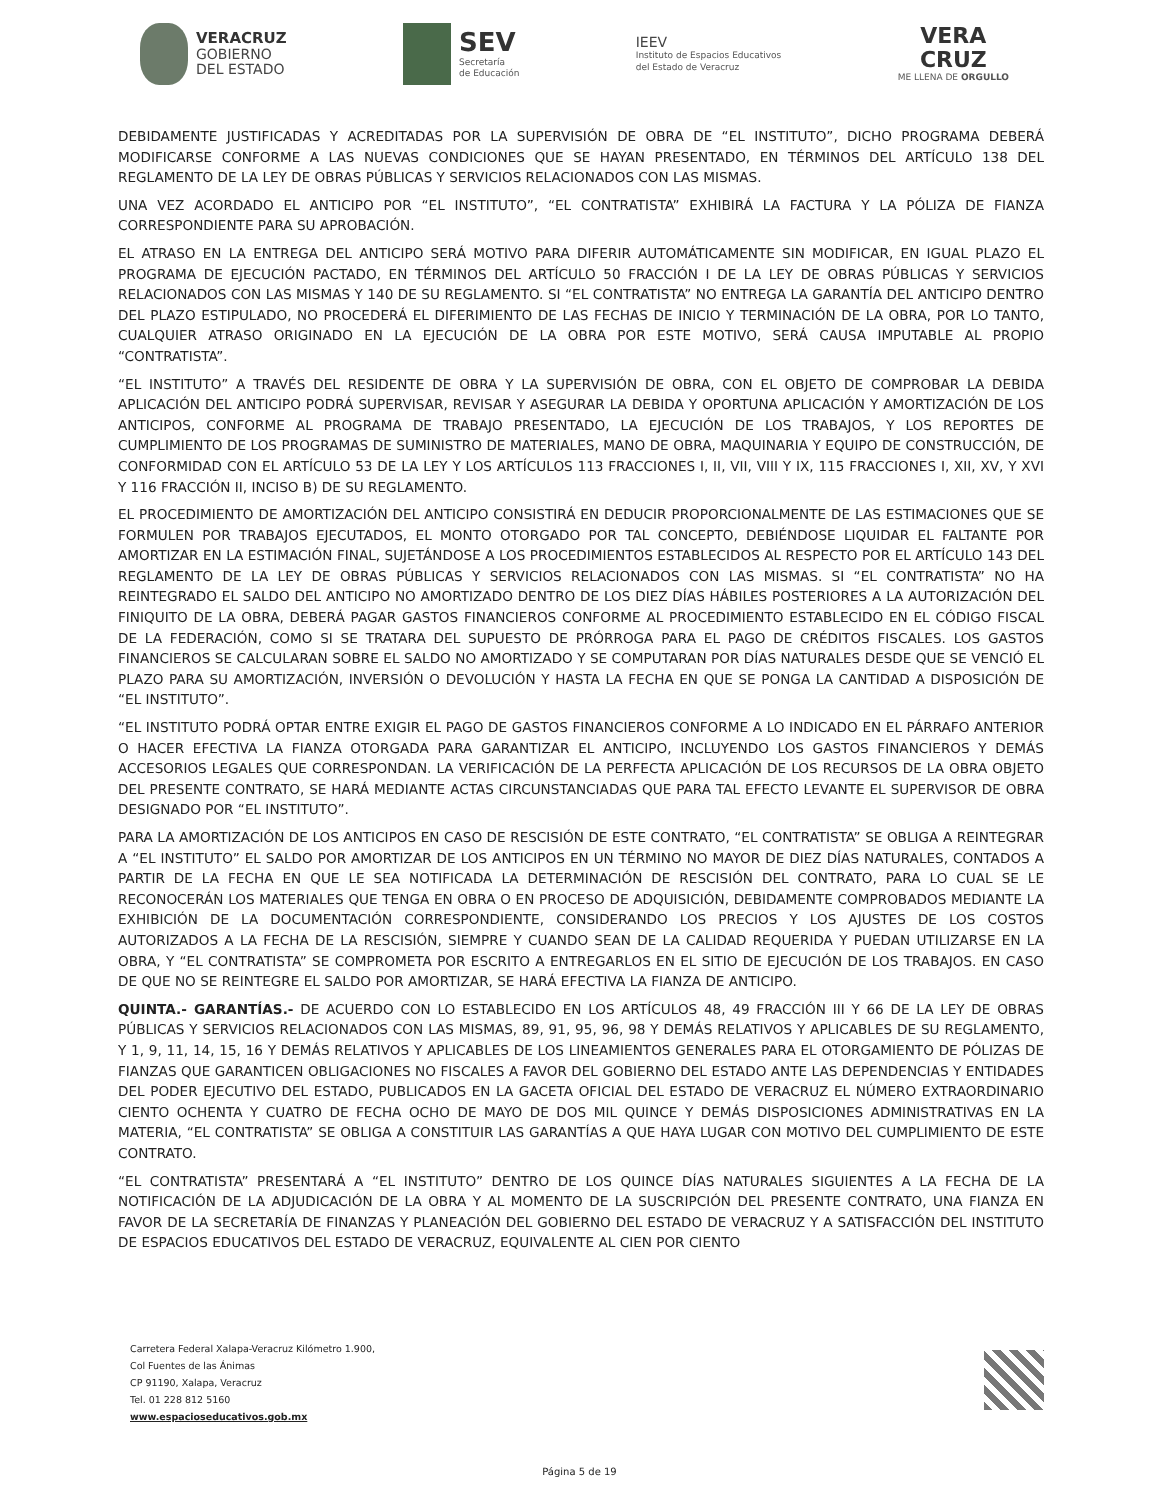VERACRUZ
GOBIERNO
DEL ESTADO
SEV
Secretaría
de Educación
IEEV
Instituto de Espacios Educativos
del Estado de Veracruz
VERA
CRUZ
ME LLENA DE ORGULLO
DEBIDAMENTE JUSTIFICADAS Y ACREDITADAS POR LA SUPERVISIÓN DE OBRA DE “EL INSTITUTO”, DICHO PROGRAMA DEBERÁ MODIFICARSE CONFORME A LAS NUEVAS CONDICIONES QUE SE HAYAN PRESENTADO, EN TÉRMINOS DEL ARTÍCULO 138 DEL REGLAMENTO DE LA LEY DE OBRAS PÚBLICAS Y SERVICIOS RELACIONADOS CON LAS MISMAS.
UNA VEZ ACORDADO EL ANTICIPO POR “EL INSTITUTO”, “EL CONTRATISTA” EXHIBIRÁ LA FACTURA Y LA PÓLIZA DE FIANZA CORRESPONDIENTE PARA SU APROBACIÓN.
EL ATRASO EN LA ENTREGA DEL ANTICIPO SERÁ MOTIVO PARA DIFERIR AUTOMÁTICAMENTE SIN MODIFICAR, EN IGUAL PLAZO EL PROGRAMA DE EJECUCIÓN PACTADO, EN TÉRMINOS DEL ARTÍCULO 50 FRACCIÓN I DE LA LEY DE OBRAS PÚBLICAS Y SERVICIOS RELACIONADOS CON LAS MISMAS Y 140 DE SU REGLAMENTO. SI “EL CONTRATISTA” NO ENTREGA LA GARANTÍA DEL ANTICIPO DENTRO DEL PLAZO ESTIPULADO, NO PROCEDERÁ EL DIFERIMIENTO DE LAS FECHAS DE INICIO Y TERMINACIÓN DE LA OBRA, POR LO TANTO, CUALQUIER ATRASO ORIGINADO EN LA EJECUCIÓN DE LA OBRA POR ESTE MOTIVO, SERÁ CAUSA IMPUTABLE AL PROPIO “CONTRATISTA”.
“EL INSTITUTO” A TRAVÉS DEL RESIDENTE DE OBRA Y LA SUPERVISIÓN DE OBRA, CON EL OBJETO DE COMPROBAR LA DEBIDA APLICACIÓN DEL ANTICIPO PODRÁ SUPERVISAR, REVISAR Y ASEGURAR LA DEBIDA Y OPORTUNA APLICACIÓN Y AMORTIZACIÓN DE LOS ANTICIPOS, CONFORME AL PROGRAMA DE TRABAJO PRESENTADO, LA EJECUCIÓN DE LOS TRABAJOS, Y LOS REPORTES DE CUMPLIMIENTO DE LOS PROGRAMAS DE SUMINISTRO DE MATERIALES, MANO DE OBRA, MAQUINARIA Y EQUIPO DE CONSTRUCCIÓN, DE CONFORMIDAD CON EL ARTÍCULO 53 DE LA LEY Y LOS ARTÍCULOS 113 FRACCIONES I, II, VII, VIII Y IX, 115 FRACCIONES I, XII, XV, Y XVI Y 116 FRACCIÓN II, INCISO B) DE SU REGLAMENTO.
EL PROCEDIMIENTO DE AMORTIZACIÓN DEL ANTICIPO CONSISTIRÁ EN DEDUCIR PROPORCIONALMENTE DE LAS ESTIMACIONES QUE SE FORMULEN POR TRABAJOS EJECUTADOS, EL MONTO OTORGADO POR TAL CONCEPTO, DEBIÉNDOSE LIQUIDAR EL FALTANTE POR AMORTIZAR EN LA ESTIMACIÓN FINAL, SUJETÁNDOSE A LOS PROCEDIMIENTOS ESTABLECIDOS AL RESPECTO POR EL ARTÍCULO 143 DEL REGLAMENTO DE LA LEY DE OBRAS PÚBLICAS Y SERVICIOS RELACIONADOS CON LAS MISMAS. SI “EL CONTRATISTA” NO HA REINTEGRADO EL SALDO DEL ANTICIPO NO AMORTIZADO DENTRO DE LOS DIEZ DÍAS HÁBILES POSTERIORES A LA AUTORIZACIÓN DEL FINIQUITO DE LA OBRA, DEBERÁ PAGAR GASTOS FINANCIEROS CONFORME AL PROCEDIMIENTO ESTABLECIDO EN EL CÓDIGO FISCAL DE LA FEDERACIÓN, COMO SI SE TRATARA DEL SUPUESTO DE PRÓRROGA PARA EL PAGO DE CRÉDITOS FISCALES. LOS GASTOS FINANCIEROS SE CALCULARAN SOBRE EL SALDO NO AMORTIZADO Y SE COMPUTARAN POR DÍAS NATURALES DESDE QUE SE VENCIÓ EL PLAZO PARA SU AMORTIZACIÓN, INVERSIÓN O DEVOLUCIÓN Y HASTA LA FECHA EN QUE SE PONGA LA CANTIDAD A DISPOSICIÓN DE “EL INSTITUTO”.
“EL INSTITUTO PODRÁ OPTAR ENTRE EXIGIR EL PAGO DE GASTOS FINANCIEROS CONFORME A LO INDICADO EN EL PÁRRAFO ANTERIOR O HACER EFECTIVA LA FIANZA OTORGADA PARA GARANTIZAR EL ANTICIPO, INCLUYENDO LOS GASTOS FINANCIEROS Y DEMÁS ACCESORIOS LEGALES QUE CORRESPONDAN. LA VERIFICACIÓN DE LA PERFECTA APLICACIÓN DE LOS RECURSOS DE LA OBRA OBJETO DEL PRESENTE CONTRATO, SE HARÁ MEDIANTE ACTAS CIRCUNSTANCIADAS QUE PARA TAL EFECTO LEVANTE EL SUPERVISOR DE OBRA DESIGNADO POR “EL INSTITUTO”.
PARA LA AMORTIZACIÓN DE LOS ANTICIPOS EN CASO DE RESCISIÓN DE ESTE CONTRATO, “EL CONTRATISTA” SE OBLIGA A REINTEGRAR A “EL INSTITUTO” EL SALDO POR AMORTIZAR DE LOS ANTICIPOS EN UN TÉRMINO NO MAYOR DE DIEZ DÍAS NATURALES, CONTADOS A PARTIR DE LA FECHA EN QUE LE SEA NOTIFICADA LA DETERMINACIÓN DE RESCISIÓN DEL CONTRATO, PARA LO CUAL SE LE RECONOCERÁN LOS MATERIALES QUE TENGA EN OBRA O EN PROCESO DE ADQUISICIÓN, DEBIDAMENTE COMPROBADOS MEDIANTE LA EXHIBICIÓN DE LA DOCUMENTACIÓN CORRESPONDIENTE, CONSIDERANDO LOS PRECIOS Y LOS AJUSTES DE LOS COSTOS AUTORIZADOS A LA FECHA DE LA RESCISIÓN, SIEMPRE Y CUANDO SEAN DE LA CALIDAD REQUERIDA Y PUEDAN UTILIZARSE EN LA OBRA, Y “EL CONTRATISTA” SE COMPROMETA POR ESCRITO A ENTREGARLOS EN EL SITIO DE EJECUCIÓN DE LOS TRABAJOS. EN CASO DE QUE NO SE REINTEGRE EL SALDO POR AMORTIZAR, SE HARÁ EFECTIVA LA FIANZA DE ANTICIPO.
QUINTA.- GARANTÍAS.- DE ACUERDO CON LO ESTABLECIDO EN LOS ARTÍCULOS 48, 49 FRACCIÓN III Y 66 DE LA LEY DE OBRAS PÚBLICAS Y SERVICIOS RELACIONADOS CON LAS MISMAS, 89, 91, 95, 96, 98 Y DEMÁS RELATIVOS Y APLICABLES DE SU REGLAMENTO, Y 1, 9, 11, 14, 15, 16 Y DEMÁS RELATIVOS Y APLICABLES DE LOS LINEAMIENTOS GENERALES PARA EL OTORGAMIENTO DE PÓLIZAS DE FIANZAS QUE GARANTICEN OBLIGACIONES NO FISCALES A FAVOR DEL GOBIERNO DEL ESTADO ANTE LAS DEPENDENCIAS Y ENTIDADES DEL PODER EJECUTIVO DEL ESTADO, PUBLICADOS EN LA GACETA OFICIAL DEL ESTADO DE VERACRUZ EL NÚMERO EXTRAORDINARIO CIENTO OCHENTA Y CUATRO DE FECHA OCHO DE MAYO DE DOS MIL QUINCE Y DEMÁS DISPOSICIONES ADMINISTRATIVAS EN LA MATERIA, “EL CONTRATISTA” SE OBLIGA A CONSTITUIR LAS GARANTÍAS A QUE HAYA LUGAR CON MOTIVO DEL CUMPLIMIENTO DE ESTE CONTRATO.
“EL CONTRATISTA” PRESENTARÁ A “EL INSTITUTO” DENTRO DE LOS QUINCE DÍAS NATURALES SIGUIENTES A LA FECHA DE LA NOTIFICACIÓN DE LA ADJUDICACIÓN DE LA OBRA Y AL MOMENTO DE LA SUSCRIPCIÓN DEL PRESENTE CONTRATO, UNA FIANZA EN FAVOR DE LA SECRETARÍA DE FINANZAS Y PLANEACIÓN DEL GOBIERNO DEL ESTADO DE VERACRUZ Y A SATISFACCIÓN DEL INSTITUTO DE ESPACIOS EDUCATIVOS DEL ESTADO DE VERACRUZ, EQUIVALENTE AL CIEN POR CIENTO
Carretera Federal Xalapa-Veracruz Kilómetro 1.900,
Col Fuentes de las Ánimas
CP 91190, Xalapa, Veracruz
Tel. 01 228 812 5160
www.espacioseducativos.gob.mx
Página 5 de 19